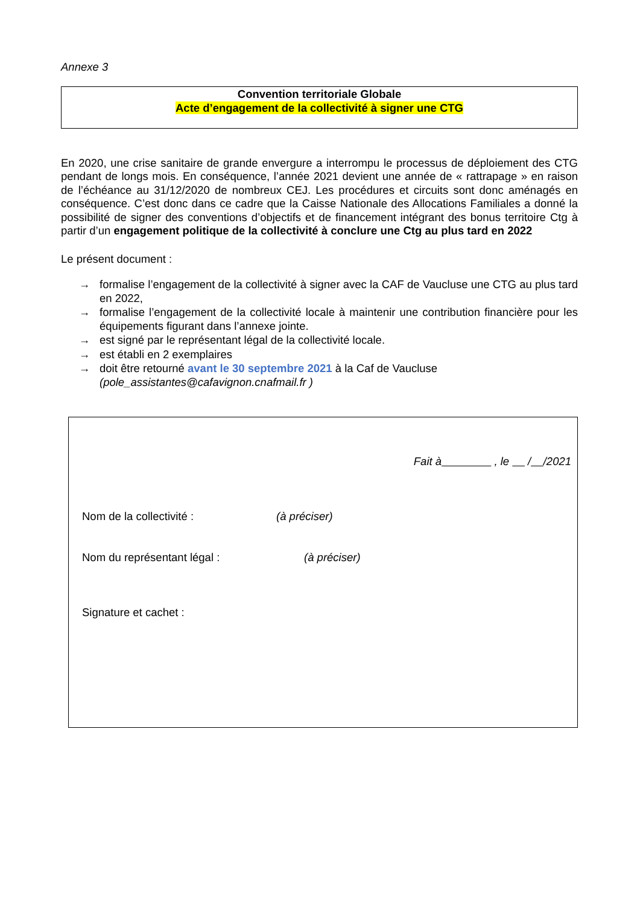Annexe 3
Convention territoriale Globale
Acte d’engagement de la collectivité à signer une CTG
En 2020, une crise sanitaire de grande envergure a interrompu le processus de déploiement des CTG pendant de longs mois. En conséquence, l’année 2021 devient une année de « rattrapage » en raison de l’échéance au 31/12/2020 de nombreux CEJ. Les procédures et circuits sont donc aménagés en conséquence. C’est donc dans ce cadre que la Caisse Nationale des Allocations Familiales a donné la possibilité de signer des conventions d’objectifs et de financement intégrant des bonus territoire Ctg à partir d’un engagement politique de la collectivité à conclure une Ctg au plus tard en 2022
Le présent document :
→ formalise l’engagement de la collectivité à signer avec la CAF de Vaucluse une CTG au plus tard en 2022,
→ formalise l’engagement de la collectivité locale à maintenir une contribution financière pour les équipements figurant dans l’annexe jointe.
→ est signé par le représentant légal de la collectivité locale.
→ est établi en 2 exemplaires
→ doit être retourné avant le 30 septembre 2021 à la Caf de Vaucluse
(pole_assistantes@cafavignon.cnafmail.fr )
Fait à , le / /2021
Nom de la collectivité : (à préciser)
Nom du représentant légal : (à préciser)
Signature et cachet :